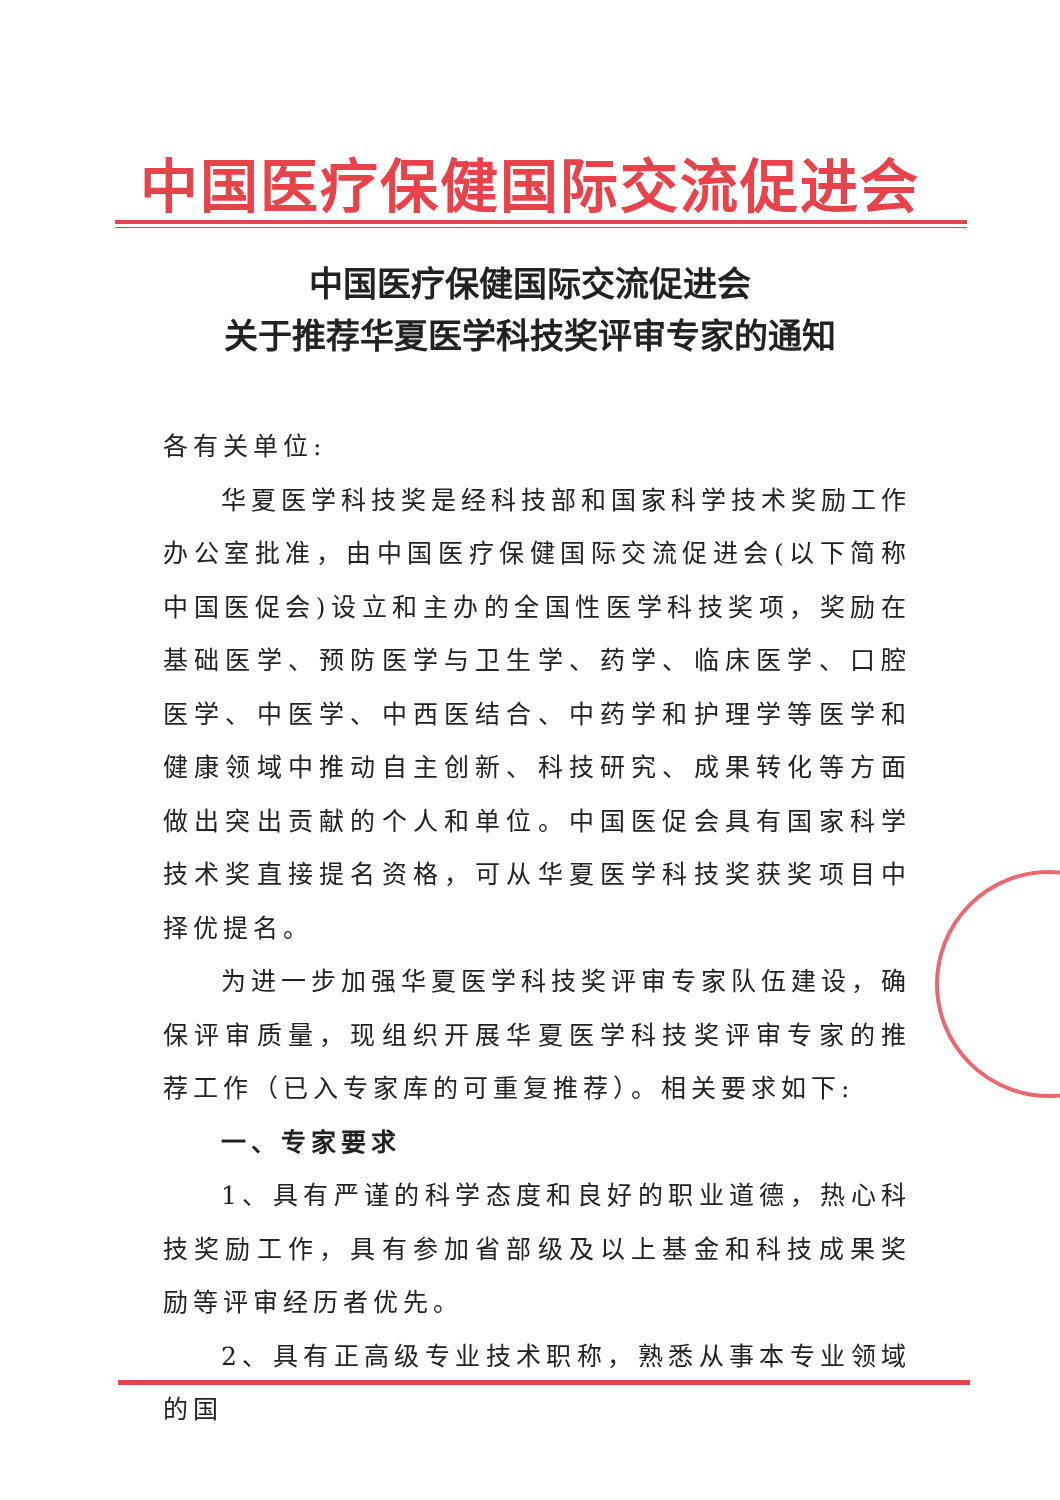中国医疗保健国际交流促进会
中国医疗保健国际交流促进会
关于推荐华夏医学科技奖评审专家的通知
各有关单位:
华夏医学科技奖是经科技部和国家科学技术奖励工作办公室批准，由中国医疗保健国际交流促进会(以下简称中国医促会)设立和主办的全国性医学科技奖项，奖励在基础医学、预防医学与卫生学、药学、临床医学、口腔医学、中医学、中西医结合、中药学和护理学等医学和健康领域中推动自主创新、科技研究、成果转化等方面做出突出贡献的个人和单位。中国医促会具有国家科学技术奖直接提名资格，可从华夏医学科技奖获奖项目中择优提名。
为进一步加强华夏医学科技奖评审专家队伍建设，确保评审质量，现组织开展华夏医学科技奖评审专家的推荐工作（已入专家库的可重复推荐）。相关要求如下:
一、专家要求
1、具有严谨的科学态度和良好的职业道德，热心科技奖励工作，具有参加省部级及以上基金和科技成果奖励等评审经历者优先。
2、具有正高级专业技术职称，熟悉从事本专业领域的国